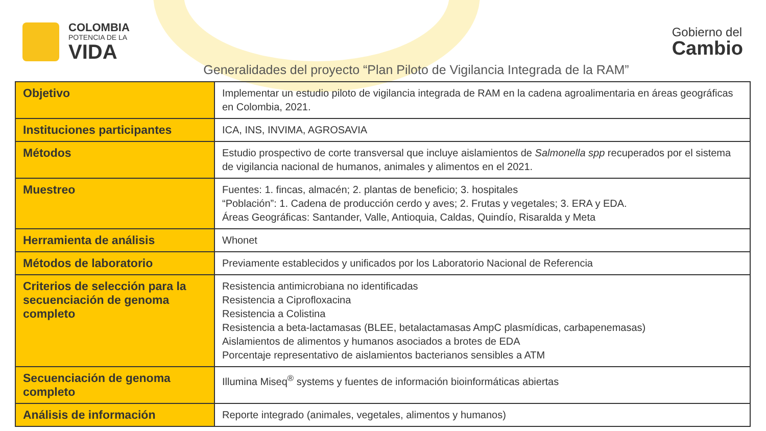COLOMBIA
POTENCIA DE LA
VIDA
Gobierno del
Cambio
Generalidades del proyecto “Plan Piloto de Vigilancia Integrada de la RAM”
| Objetivo | Implementar un estudio piloto de vigilancia integrada de RAM en la cadena agroalimentaria en áreas geográficas en Colombia, 2021. |
| Instituciones participantes | ICA, INS, INVIMA, AGROSAVIA |
| Métodos | Estudio prospectivo de corte transversal que incluye aislamientos de Salmonella spp recuperados por el sistema de vigilancia nacional de humanos, animales y alimentos en el 2021. |
| Muestreo | Fuentes: 1. fincas, almacén; 2. plantas de beneficio; 3. hospitales “Población”: 1. Cadena de producción cerdo y aves; 2. Frutas y vegetales; 3. ERA y EDA. Áreas Geográficas: Santander, Valle, Antioquia, Caldas, Quindío, Risaralda y Meta |
| Herramienta de análisis | Whonet |
| Métodos de laboratorio | Previamente establecidos y unificados por los Laboratorio Nacional de Referencia |
| Criterios de selección para la secuenciación de genoma completo | Resistencia antimicrobiana no identificadas Resistencia a Ciprofloxacina Resistencia a Colistina Resistencia a beta-lactamasas (BLEE, betalactamasas AmpC plasmídicas, carbapenemasas) Aislamientos de alimentos y humanos asociados a brotes de EDA Porcentaje representativo de aislamientos bacterianos sensibles a ATM |
| Secuenciación de genoma completo | Illumina Miseq<sup>®</sup> systems y fuentes de información bioinformáticas abiertas |
| Análisis de información | Reporte integrado (animales, vegetales, alimentos y humanos) |